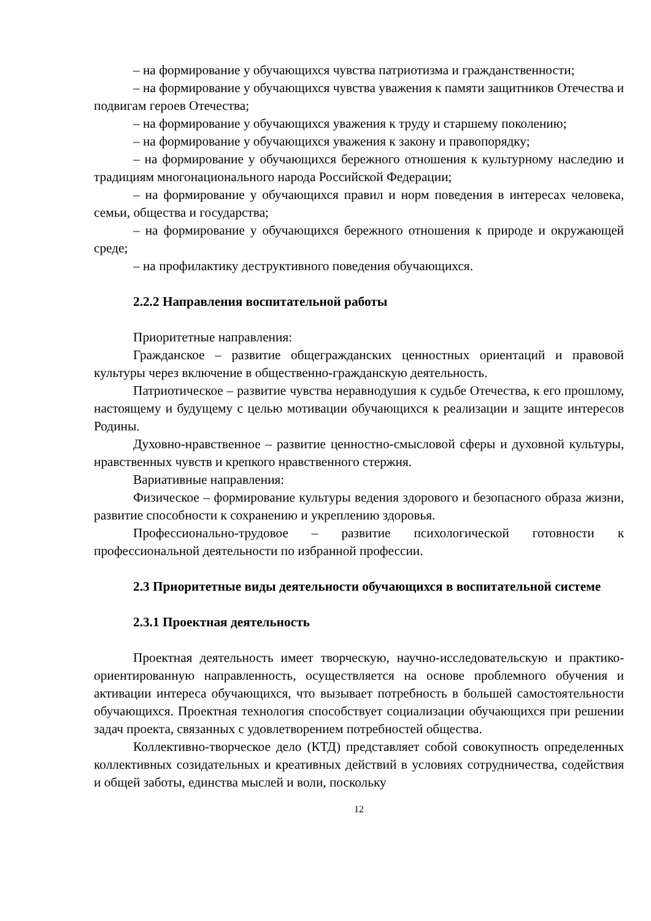– на формирование у обучающихся чувства патриотизма и гражданственности;
– на формирование у обучающихся чувства уважения к памяти защитников Отечества и подвигам героев Отечества;
– на формирование у обучающихся уважения к труду и старшему поколению;
– на формирование у обучающихся уважения к закону и правопорядку;
– на формирование у обучающихся бережного отношения к культурному наследию и традициям многонационального народа Российской Федерации;
– на формирование у обучающихся правил и норм поведения в интересах человека, семьи, общества и государства;
– на формирование у обучающихся бережного отношения к природе и окружающей среде;
– на профилактику деструктивного поведения обучающихся.
2.2.2 Направления воспитательной работы
Приоритетные направления:
Гражданское – развитие общегражданских ценностных ориентаций и правовой культуры через включение в общественно-гражданскую деятельность.
Патриотическое – развитие чувства неравнодушия к судьбе Отечества, к его прошлому, настоящему и будущему с целью мотивации обучающихся к реализации и защите интересов Родины.
Духовно-нравственное – развитие ценностно-смысловой сферы и духовной культуры, нравственных чувств и крепкого нравственного стержня.
Вариативные направления:
Физическое – формирование культуры ведения здорового и безопасного образа жизни, развитие способности к сохранению и укреплению здоровья.
Профессионально-трудовое – развитие психологической готовности к профессиональной деятельности по избранной профессии.
2.3 Приоритетные виды деятельности обучающихся в воспитательной системе
2.3.1 Проектная деятельность
Проектная деятельность имеет творческую, научно-исследовательскую и практико-ориентированную направленность, осуществляется на основе проблемного обучения и активации интереса обучающихся, что вызывает потребность в большей самостоятельности обучающихся. Проектная технология способствует социализации обучающихся при решении задач проекта, связанных с удовлетворением потребностей общества.
Коллективно-творческое дело (КТД) представляет собой совокупность определенных коллективных созидательных и креативных действий в условиях сотрудничества, содействия и общей заботы, единства мыслей и воли, поскольку
12